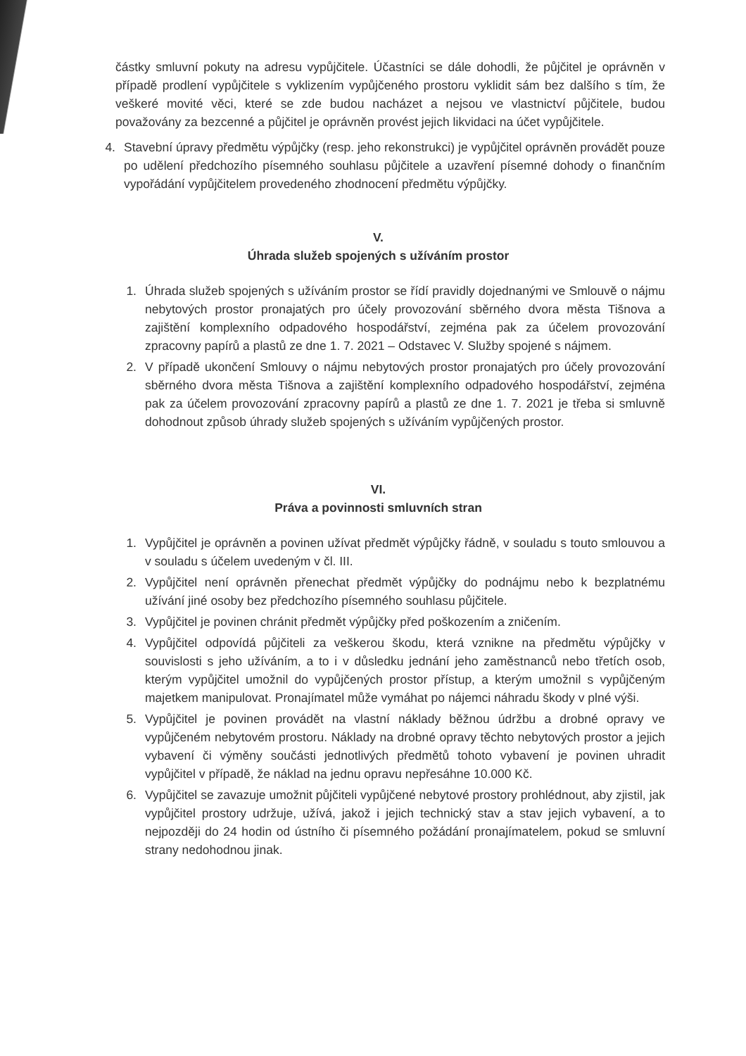částky smluvní pokuty na adresu vypůjčitele. Účastníci se dále dohodli, že půjčitel je oprávněn v případě prodlení vypůjčitele s vyklizením vypůjčeného prostoru vyklidit sám bez dalšího s tím, že veškeré movité věci, které se zde budou nacházet a nejsou ve vlastnictví půjčitele, budou považovány za bezcenné a půjčitel je oprávněn provést jejich likvidaci na účet vypůjčitele.
4. Stavební úpravy předmětu výpůjčky (resp. jeho rekonstrukci) je vypůjčitel oprávněn provádět pouze po udělení předchozího písemného souhlasu půjčitele a uzavření písemné dohody o finančním vypořádání vypůjčitelem provedeného zhodnocení předmětu výpůjčky.
V.
Úhrada služeb spojených s užíváním prostor
1. Úhrada služeb spojených s užíváním prostor se řídí pravidly dojednanými ve Smlouvě o nájmu nebytových prostor pronajatých pro účely provozování sběrného dvora města Tišnova a zajištění komplexního odpadového hospodářství, zejména pak za účelem provozování zpracovny papírů a plastů ze dne 1. 7. 2021 – Odstavec V. Služby spojené s nájmem.
2. V případě ukončení Smlouvy o nájmu nebytových prostor pronajatých pro účely provozování sběrného dvora města Tišnova a zajištění komplexního odpadového hospodářství, zejména pak za účelem provozování zpracovny papírů a plastů ze dne 1. 7. 2021 je třeba si smluvně dohodnout způsob úhrady služeb spojených s užíváním vypůjčených prostor.
VI.
Práva a povinnosti smluvních stran
1. Vypůjčitel je oprávněn a povinen užívat předmět výpůjčky řádně, v souladu s touto smlouvou a v souladu s účelem uvedeným v čl. III.
2. Vypůjčitel není oprávněn přenechat předmět výpůjčky do podnájmu nebo k bezplatnému užívání jiné osoby bez předchozího písemného souhlasu půjčitele.
3. Vypůjčitel je povinen chránit předmět výpůjčky před poškozením a zničením.
4. Vypůjčitel odpovídá půjčiteli za veškerou škodu, která vznikne na předmětu výpůjčky v souvislosti s jeho užíváním, a to i v důsledku jednání jeho zaměstnanců nebo třetích osob, kterým vypůjčitel umožnil do vypůjčených prostor přístup, a kterým umožnil s vypůjčeným majetkem manipulovat. Pronajímatel může vymáhat po nájemci náhradu škody v plné výši.
5. Vypůjčitel je povinen provádět na vlastní náklady běžnou údržbu a drobné opravy ve vypůjčeném nebytovém prostoru. Náklady na drobné opravy těchto nebytových prostor a jejich vybavení či výměny součásti jednotlivých předmětů tohoto vybavení je povinen uhradit vypůjčitel v případě, že náklad na jednu opravu nepřesáhne 10.000 Kč.
6. Vypůjčitel se zavazuje umožnit půjčiteli vypůjčené nebytové prostory prohlédnout, aby zjistil, jak vypůjčitel prostory udržuje, užívá, jakož i jejich technický stav a stav jejich vybavení, a to nejpozději do 24 hodin od ústního či písemného požádání pronajímatelem, pokud se smluvní strany nedohodnou jinak.